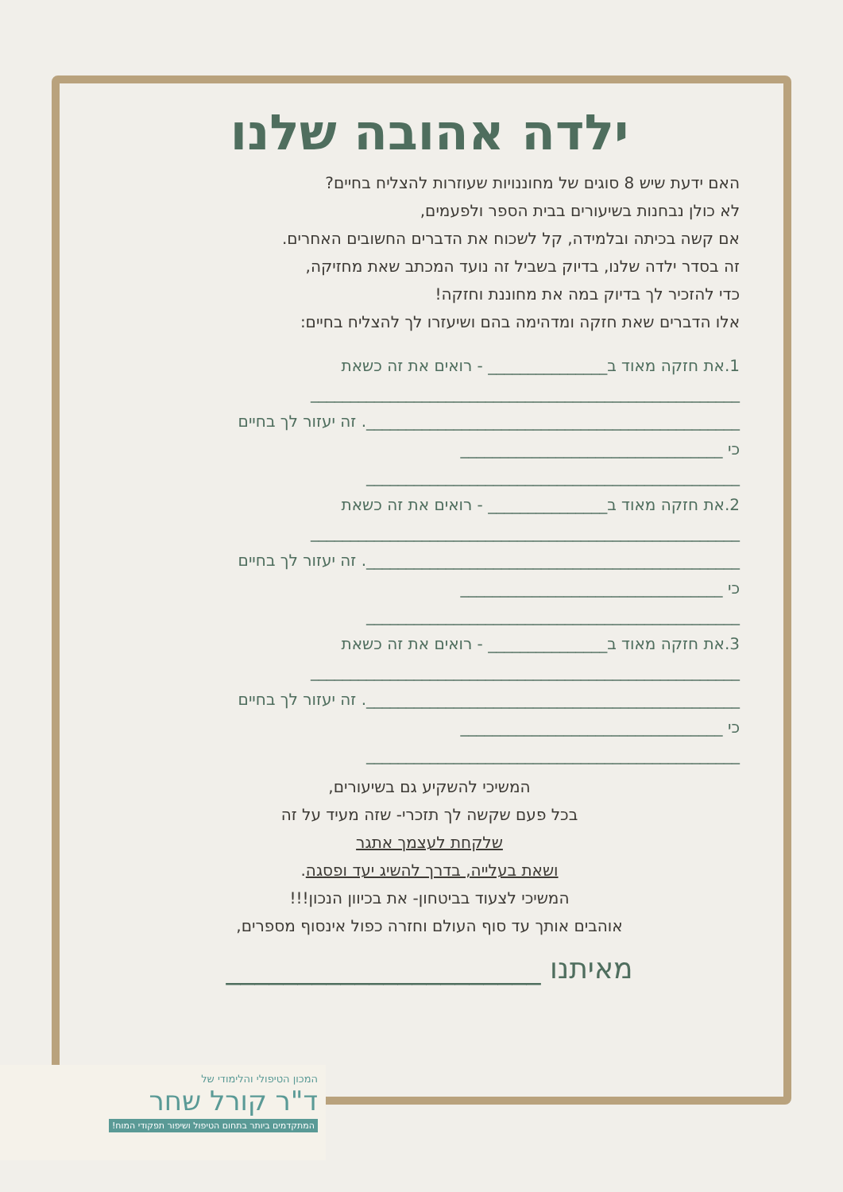ילדה אהובה שלנו
האם ידעת שיש 8 סוגים של מחוננויות שעוזרות להצליח בחיים?
לא כולן נבחנות בשיעורים בבית הספר ולפעמים,
אם קשה בכיתה ובלמידה, קל לשכוח את הדברים החשובים האחרים.
זה בסדר ילדה שלנו, בדיוק בשביל זה נועד המכתב שאת מחזיקה,
כדי להזכיר לך בדיוק במה את מחוננת וחזקה!
אלו הדברים שאת חזקה ומדהימה בהם ושיעזרו לך להצליח בחיים:
1.את חזקה מאוד ב_______________ - רואים את זה כשאת
______________________________________________________
_______________________________________________. זה יעזור לך בחיים
כי _________________________________
_______________________________________________
2.את חזקה מאוד ב_______________ - רואים את זה כשאת
______________________________________________________
_______________________________________________. זה יעזור לך בחיים
כי _________________________________
_______________________________________________
3.את חזקה מאוד ב_______________ - רואים את זה כשאת
______________________________________________________
_______________________________________________. זה יעזור לך בחיים
כי _________________________________
_______________________________________________
המשיכי להשקיע גם בשיעורים,
בכל פעם שקשה לך תזכרי- שזה מעיד על זה
שלקחת לעצמך אתגר
ושאת בעלייה, בדרך להשיג יעד ופסגה.
המשיכי לצעוד בביטחון- את בכיוון הנכון!!!
אוהבים אותך עד סוף העולם וחזרה כפול אינסוף מספרים,
מאיתנו ______________________
המכון הטיפולי והלימודי של
ד"ר קורל שחר
המתקדמים ביותר בתחום הטיפול ושיפור תפקודי המוח!